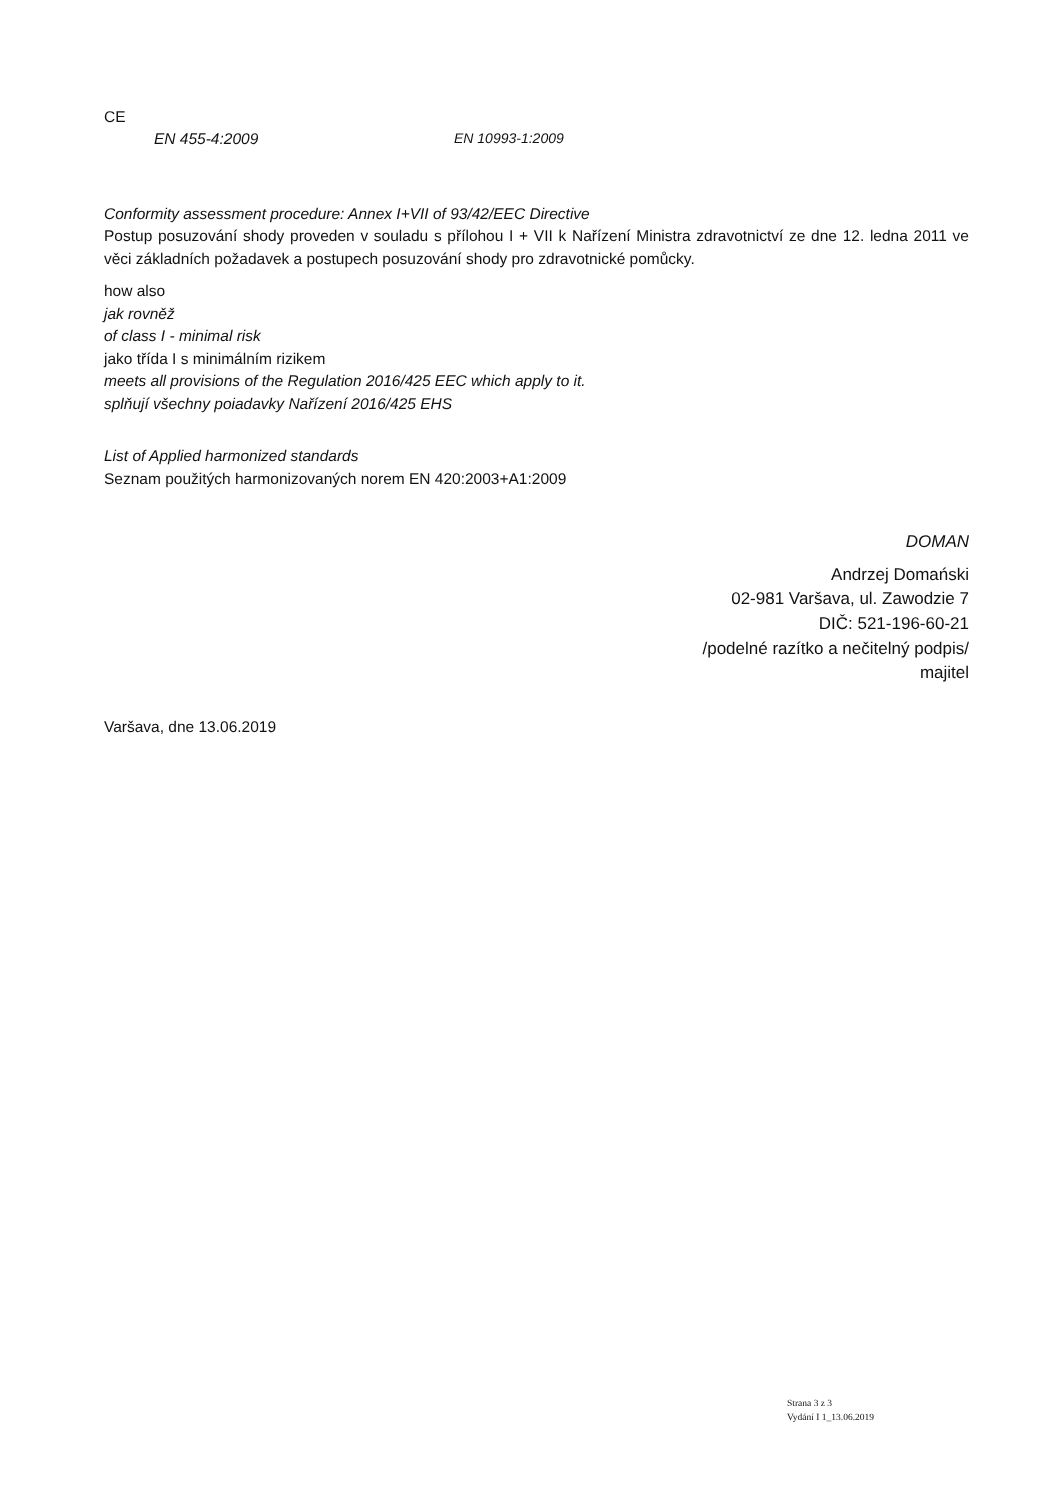CE
EN 455-4:2009 EN 10993-1:2009
Conformity assessment procedure: Annex I+VII of 93/42/EEC Directive
Postup posuzování shody proveden v souladu s přílohou I + VII k Nařízení Ministra zdravotnictví ze dne 12. ledna 2011 ve věci základních požadavek a postupech posuzování shody pro zdravotnické pomůcky.
how also
jak rovněž
of class I - minimal risk
jako třída I s minimálním rizikem
meets all provisions of the Regulation 2016/425 EEC which apply to it.
splňují všechny poiadavky Nařízení 2016/425 EHS
List of Applied harmonized standards
Seznam použitých harmonizovaných norem EN 420:2003+A1:2009
DOMAN
Andrzej Domański
02-981 Varšava, ul. Zawodzie 7
DIČ: 521-196-60-21
/podelné razítko a nečitelný podpis/
majitel
Varšava, dne 13.06.2019
Strana 3 z 3
Vydání I 1_13.06.2019